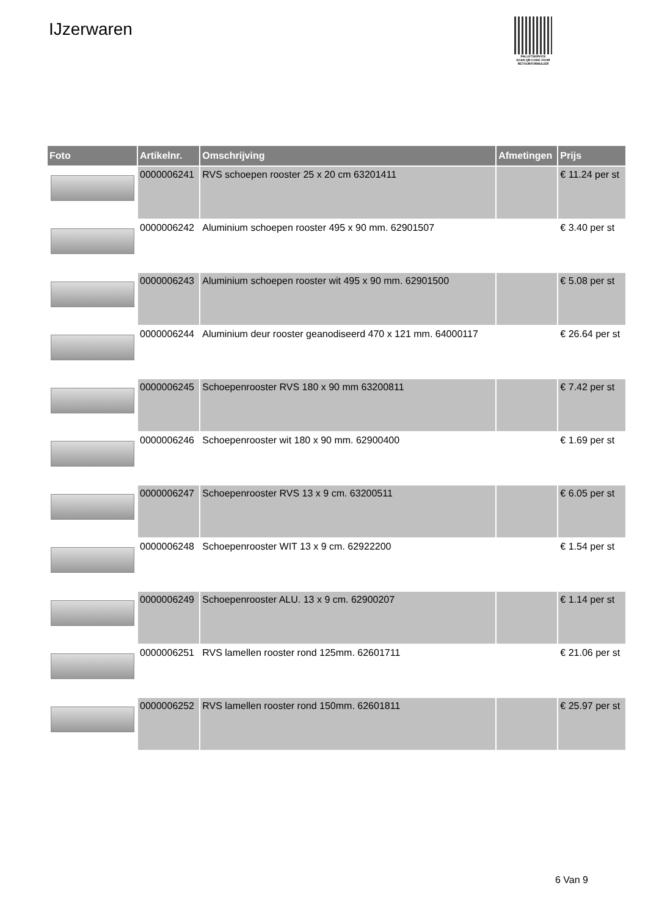IJzerwaren
PALLETSERVICE
SCAN QR-CODE VOOR RETOURFORMULIER
| Foto | Artikelnr. | Omschrijving | Afmetingen | Prijs |
| --- | --- | --- | --- | --- |
| | 0000006241 | RVS schoepen rooster 25 x 20 cm 63201411 | | € 11.24 per st |
| | 0000006242 | Aluminium schoepen rooster 495 x 90 mm. 62901507 | | € 3.40 per st |
| | 0000006243 | Aluminium schoepen rooster wit 495 x 90 mm. 62901500 | | € 5.08 per st |
| | 0000006244 | Aluminium deur rooster geanodiseerd 470 x 121 mm. 64000117 | | € 26.64 per st |
| | 0000006245 | Schoepenrooster RVS 180 x 90 mm 63200811 | | € 7.42 per st |
| | 0000006246 | Schoepenrooster wit 180 x 90 mm. 62900400 | | € 1.69 per st |
| | 0000006247 | Schoepenrooster RVS 13 x 9 cm. 63200511 | | € 6.05 per st |
| | 0000006248 | Schoepenrooster WIT 13 x 9 cm. 62922200 | | € 1.54 per st |
| | 0000006249 | Schoepenrooster ALU. 13 x 9 cm. 62900207 | | € 1.14 per st |
| | 0000006251 | RVS lamellen rooster rond 125mm. 62601711 | | € 21.06 per st |
| | 0000006252 | RVS lamellen rooster rond 150mm. 62601811 | | € 25.97 per st |
6 Van 9